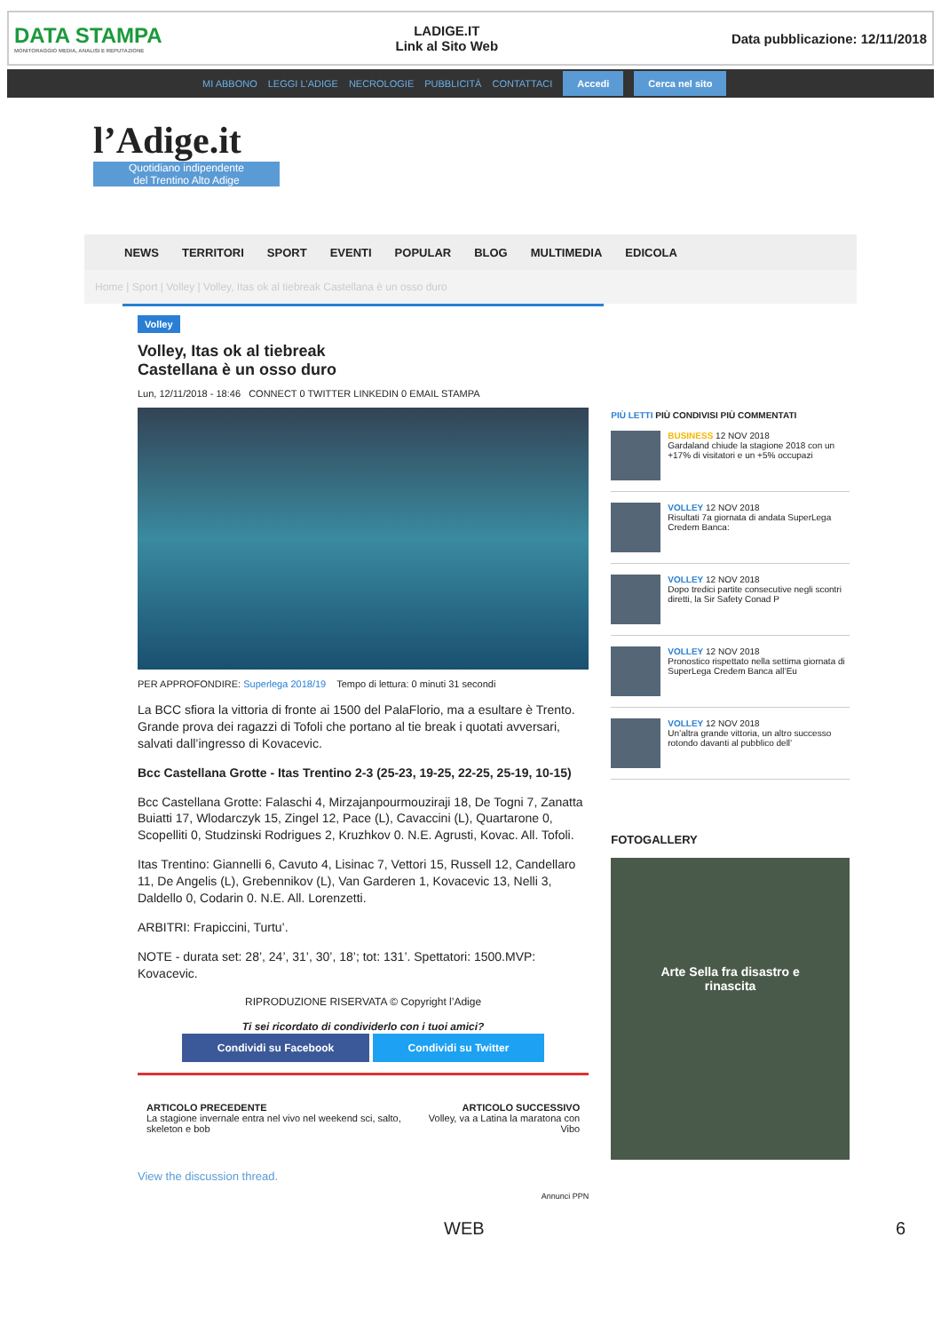DATA STAMPA
MONITORAGGIO MEDIA, ANALISI E REPUTAZIONE
LADIGE.IT
Link al Sito Web
Data pubblicazione: 12/11/2018
MI ABBONO LEGGI L'ADIGE NECROLOGIE PUBBLICITÀ CONTATTACI Accedi Cerca nel sito
l’Adige.it
Quotidiano indipendente
del Trentino Alto Adige
NEWS TERRITORI SPORT EVENTI POPULAR BLOG MULTIMEDIA EDICOLA
Home | Sport | Volley | Volley, Itas ok al tiebreak Castellana è un osso duro
Volley
Volley, Itas ok al tiebreak
Castellana è un osso duro
Lun, 12/11/2018 - 18:46 CONNECT 0 TWITTER LINKEDIN 0 EMAIL STAMPA
PER APPROFONDIRE: Superlega 2018/19 Tempo di lettura: 0 minuti 31 secondi
La BCC sfiora la vittoria di fronte ai 1500 del PalaFlorio, ma a esultare è Trento. Grande prova dei ragazzi di Tofoli che portano al tie break i quotati avversari, salvati dall’ingresso di Kovacevic.
Bcc Castellana Grotte - Itas Trentino 2-3 (25-23, 19-25, 22-25, 25-19, 10-15)
Bcc Castellana Grotte: Falaschi 4, Mirzajanpourmouziraji 18, De Togni 7, Zanatta Buiatti 17, Wlodarczyk 15, Zingel 12, Pace (L), Cavaccini (L), Quartarone 0, Scopelliti 0, Studzinski Rodrigues 2, Kruzhkov 0. N.E. Agrusti, Kovac. All. Tofoli.
Itas Trentino: Giannelli 6, Cavuto 4, Lisinac 7, Vettori 15, Russell 12, Candellaro 11, De Angelis (L), Grebennikov (L), Van Garderen 1, Kovacevic 13, Nelli 3, Daldello 0, Codarin 0. N.E. All. Lorenzetti.
ARBITRI: Frapiccini, Turtu’.
NOTE - durata set: 28’, 24’, 31’, 30’, 18’; tot: 131’. Spettatori: 1500.MVP: Kovacevic.
RIPRODUZIONE RISERVATA © Copyright l’Adige
Ti sei ricordato di condividerlo con i tuoi amici?
Condividi su Facebook Condividi su Twitter
ARTICOLO PRECEDENTE
La stagione invernale entra nel vivo nel weekend sci, salto, skeleton e bob
ARTICOLO SUCCESSIVO
Volley, va a Latina la maratona con Vibo
View the discussion thread.
Annunci PPN
PIÙ LETTI PIÙ CONDIVISI PIÙ COMMENTATI
BUSINESS 12 NOV 2018
Gardaland chiude la stagione 2018 con un +17% di visitatori e un +5% occupazi
VOLLEY 12 NOV 2018
Risultati 7a giornata di andata SuperLega Credem Banca:
VOLLEY 12 NOV 2018
Dopo tredici partite consecutive negli scontri diretti, la Sir Safety Conad P
VOLLEY 12 NOV 2018
Pronostico rispettato nella settima giornata di SuperLega Credem Banca all’Eu
VOLLEY 12 NOV 2018
Un’altra grande vittoria, un altro successo rotondo davanti al pubblico dell’
FOTOGALLERY
Arte Sella fra disastro e
rinascita
WEB 6